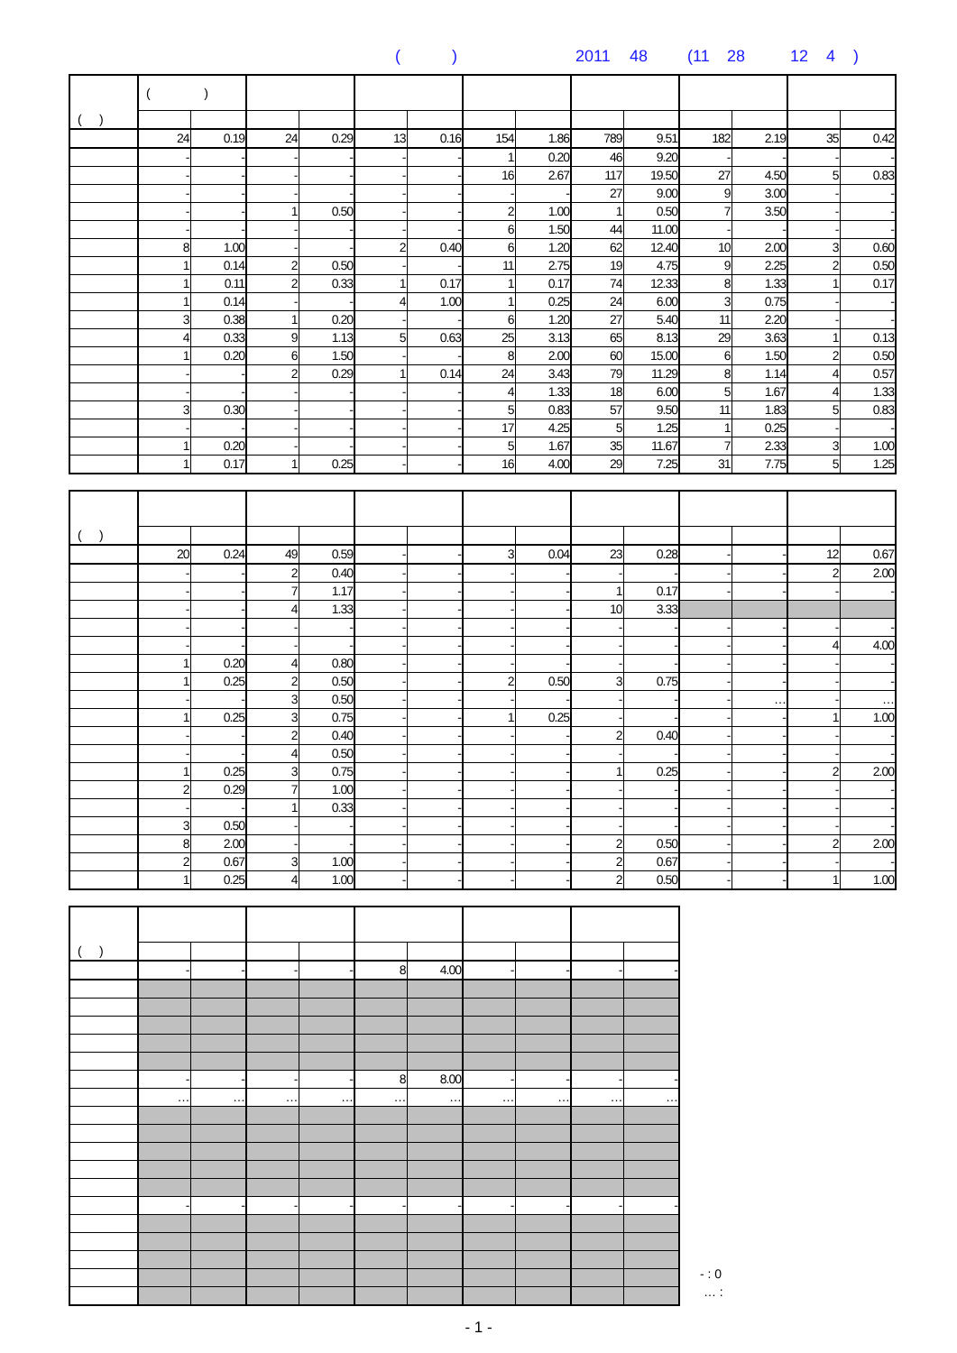() 2011 48 (11 28 12 4)
| ( ) | ( ) | | | | | | | | | | | | | |
| | 24 | 0.19 | 24 | 0.29 | 13 | 0.16 | 154 | 1.86 | 789 | 9.51 | 182 | 2.19 | 35 | 0.42 |
| | - | - | - | - | - | - | 1 | 0.20 | 46 | 9.20 | - | - | - | - |
| | - | - | - | - | - | - | 16 | 2.67 | 117 | 19.50 | 27 | 4.50 | 5 | 0.83 |
| | - | - | - | - | - | - | - | - | 27 | 9.00 | 9 | 3.00 | - | - |
| | - | - | 1 | 0.50 | - | - | 2 | 1.00 | 1 | 0.50 | 7 | 3.50 | - | - |
| | - | - | - | - | - | - | 6 | 1.50 | 44 | 11.00 | - | - | - | - |
| | 8 | 1.00 | - | - | 2 | 0.40 | 6 | 1.20 | 62 | 12.40 | 10 | 2.00 | 3 | 0.60 |
| | 1 | 0.14 | 2 | 0.50 | - | - | 11 | 2.75 | 19 | 4.75 | 9 | 2.25 | 2 | 0.50 |
| | 1 | 0.11 | 2 | 0.33 | 1 | 0.17 | 1 | 0.17 | 74 | 12.33 | 8 | 1.33 | 1 | 0.17 |
| | 1 | 0.14 | - | - | 4 | 1.00 | 1 | 0.25 | 24 | 6.00 | 3 | 0.75 | - | - |
| | 3 | 0.38 | 1 | 0.20 | - | - | 6 | 1.20 | 27 | 5.40 | 11 | 2.20 | - | - |
| | 4 | 0.33 | 9 | 1.13 | 5 | 0.63 | 25 | 3.13 | 65 | 8.13 | 29 | 3.63 | 1 | 0.13 |
| | 1 | 0.20 | 6 | 1.50 | - | - | 8 | 2.00 | 60 | 15.00 | 6 | 1.50 | 2 | 0.50 |
| | - | - | 2 | 0.29 | 1 | 0.14 | 24 | 3.43 | 79 | 11.29 | 8 | 1.14 | 4 | 0.57 |
| | - | - | - | - | - | - | 4 | 1.33 | 18 | 6.00 | 5 | 1.67 | 4 | 1.33 |
| | 3 | 0.30 | - | - | - | - | 5 | 0.83 | 57 | 9.50 | 11 | 1.83 | 5 | 0.83 |
| | - | - | - | - | - | - | 17 | 4.25 | 5 | 1.25 | 1 | 0.25 | - | - |
| | 1 | 0.20 | - | - | - | - | 5 | 1.67 | 35 | 11.67 | 7 | 2.33 | 3 | 1.00 |
| | 1 | 0.17 | 1 | 0.25 | - | - | 16 | 4.00 | 29 | 7.25 | 31 | 7.75 | 5 | 1.25 |
| ( ) | | | | | | | | | | | | | | |
| | 20 | 0.24 | 49 | 0.59 | - | - | 3 | 0.04 | 23 | 0.28 | - | - | 12 | 0.67 |
| | - | - | 2 | 0.40 | - | - | - | - | - | - | - | - | 2 | 2.00 |
| | - | - | 7 | 1.17 | - | - | - | - | 1 | 0.17 | - | - | - | - |
| | - | - | 4 | 1.33 | - | - | - | - | 10 | 3.33 | | | | |
| | - | - | - | - | - | - | - | - | - | - | - | - | - | - |
| | - | - | - | - | - | - | - | - | - | - | - | - | 4 | 4.00 |
| | 1 | 0.20 | 4 | 0.80 | - | - | - | - | - | - | - | - | - | - |
| | 1 | 0.25 | 2 | 0.50 | - | - | 2 | 0.50 | 3 | 0.75 | - | - | - | - |
| | - | - | 3 | 0.50 | - | - | - | - | - | - | - | … | - | … |
| | 1 | 0.25 | 3 | 0.75 | - | - | 1 | 0.25 | - | - | - | - | 1 | 1.00 |
| | - | - | 2 | 0.40 | - | - | - | - | 2 | 0.40 | - | - | - | - |
| | - | - | 4 | 0.50 | - | - | - | - | - | - | - | - | - | - |
| | 1 | 0.25 | 3 | 0.75 | - | - | - | - | 1 | 0.25 | - | - | 2 | 2.00 |
| | 2 | 0.29 | 7 | 1.00 | - | - | - | - | - | - | - | - | - | - |
| | - | - | 1 | 0.33 | - | - | - | - | - | - | - | - | - | - |
| | 3 | 0.50 | - | - | - | - | - | - | - | - | - | - | - | - |
| | 8 | 2.00 | - | - | - | - | - | - | 2 | 0.50 | - | - | 2 | 2.00 |
| | 2 | 0.67 | 3 | 1.00 | - | - | - | - | 2 | 0.67 | - | - | - | - |
| | 1 | 0.25 | 4 | 1.00 | - | - | - | - | 2 | 0.50 | - | - | 1 | 1.00 |
| ( ) | | | | | | | | | | |
| | - | - | - | - | 8 | 4.00 | - | - | - | - |
| | - | - | - | - | 8 | 8.00 | - | - | - | - |
| | … | … | … | … | … | … | … | … | … | … |
| | - | - | - | - | - | - | - | - | - | - |
- : 0
… :
- 1 -